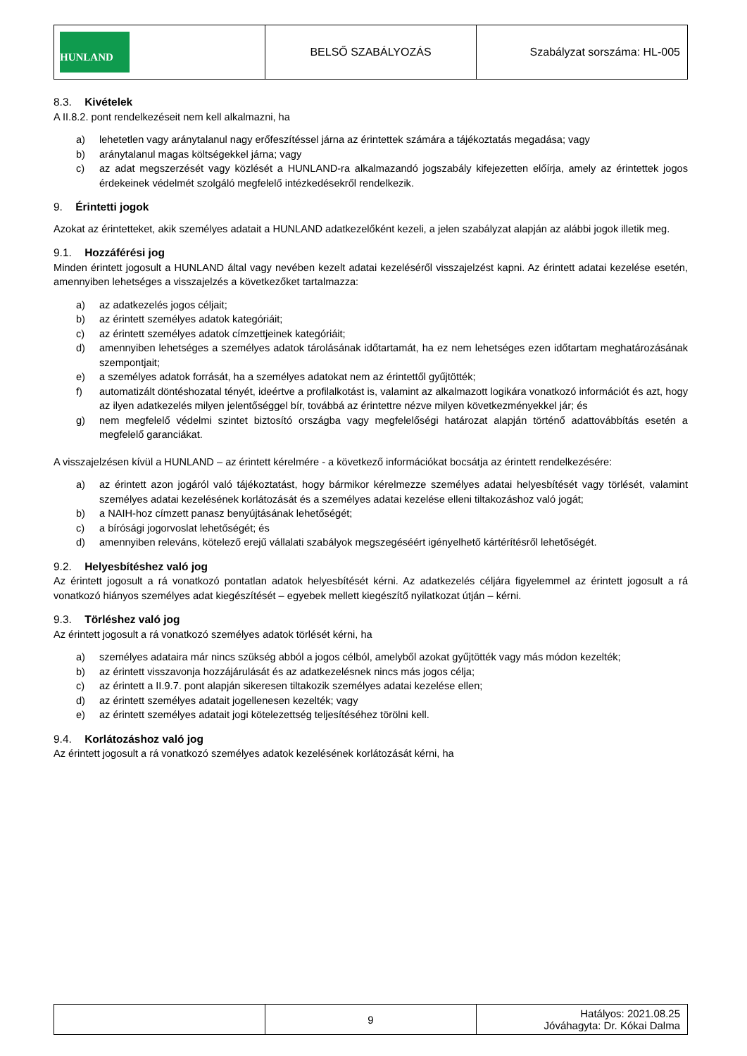| HUNLAND | BELSŐ SZABÁLYOZÁS | Szabályzat sorszáma: HL-005 |
8.3. Kivételek
A II.8.2. pont rendelkezéseit nem kell alkalmazni, ha
a) lehetetlen vagy aránytalanul nagy erőfeszítéssel járna az érintettek számára a tájékoztatás megadása; vagy
b) aránytalanul magas költségekkel járna; vagy
c) az adat megszerzését vagy közlését a HUNLAND-ra alkalmazandó jogszabály kifejezetten előírja, amely az érintettek jogos érdekeinek védelmét szolgáló megfelelő intézkedésekről rendelkezik.
9. Érintetti jogok
Azokat az érintetteket, akik személyes adatait a HUNLAND adatkezelőként kezeli, a jelen szabályzat alapján az alábbi jogok illetik meg.
9.1. Hozzáférési jog
Minden érintett jogosult a HUNLAND által vagy nevében kezelt adatai kezeléséről visszajelzést kapni. Az érintett adatai kezelése esetén, amennyiben lehetséges a visszajelzés a következőket tartalmazza:
a) az adatkezelés jogos céljait;
b) az érintett személyes adatok kategóriáit;
c) az érintett személyes adatok címzettjeinek kategóriáit;
d) amennyiben lehetséges a személyes adatok tárolásának időtartamát, ha ez nem lehetséges ezen időtartam meghatározásának szempontjait;
e) a személyes adatok forrását, ha a személyes adatokat nem az érintettől gyűjtötték;
f) automatizált döntéshozatal tényét, ideértve a profilalkotást is, valamint az alkalmazott logikára vonatkozó információt és azt, hogy az ilyen adatkezelés milyen jelentőséggel bír, továbbá az érintettre nézve milyen következményekkel jár; és
g) nem megfelelő védelmi szintet biztosító országba vagy megfelelőségi határozat alapján történő adattovábbítás esetén a megfelelő garanciákat.
A visszajelzésen kívül a HUNLAND – az érintett kérelmére - a következő információkat bocsátja az érintett rendelkezésére:
a) az érintett azon jogáról való tájékoztatást, hogy bármikor kérelmezze személyes adatai helyesbítését vagy törlését, valamint személyes adatai kezelésének korlátozását és a személyes adatai kezelése elleni tiltakozáshoz való jogát;
b) a NAIH-hoz címzett panasz benyújtásának lehetőségét;
c) a bírósági jogorvoslat lehetőségét; és
d) amennyiben releváns, kötelező erejű vállalati szabályok megszegéséért igényelhető kártérítésről lehetőségét.
9.2. Helyesbítéshez való jog
Az érintett jogosult a rá vonatkozó pontatlan adatok helyesbítését kérni. Az adatkezelés céljára figyelemmel az érintett jogosult a rá vonatkozó hiányos személyes adat kiegészítését – egyebek mellett kiegészítő nyilatkozat útján – kérni.
9.3. Törléshez való jog
Az érintett jogosult a rá vonatkozó személyes adatok törlését kérni, ha
a) személyes adataira már nincs szükség abból a jogos célból, amelyből azokat gyűjtötték vagy más módon kezelték;
b) az érintett visszavonja hozzájárulását és az adatkezelésnek nincs más jogos célja;
c) az érintett a II.9.7. pont alapján sikeresen tiltakozik személyes adatai kezelése ellen;
d) az érintett személyes adatait jogellenesen kezelték; vagy
e) az érintett személyes adatait jogi kötelezettség teljesítéséhez törölni kell.
9.4. Korlátozáshoz való jog
Az érintett jogosult a rá vonatkozó személyes adatok kezelésének korlátozását kérni, ha
| | 9 | Hatályos: 2021.08.25 Jóváhagyta: Dr. Kókai Dalma |